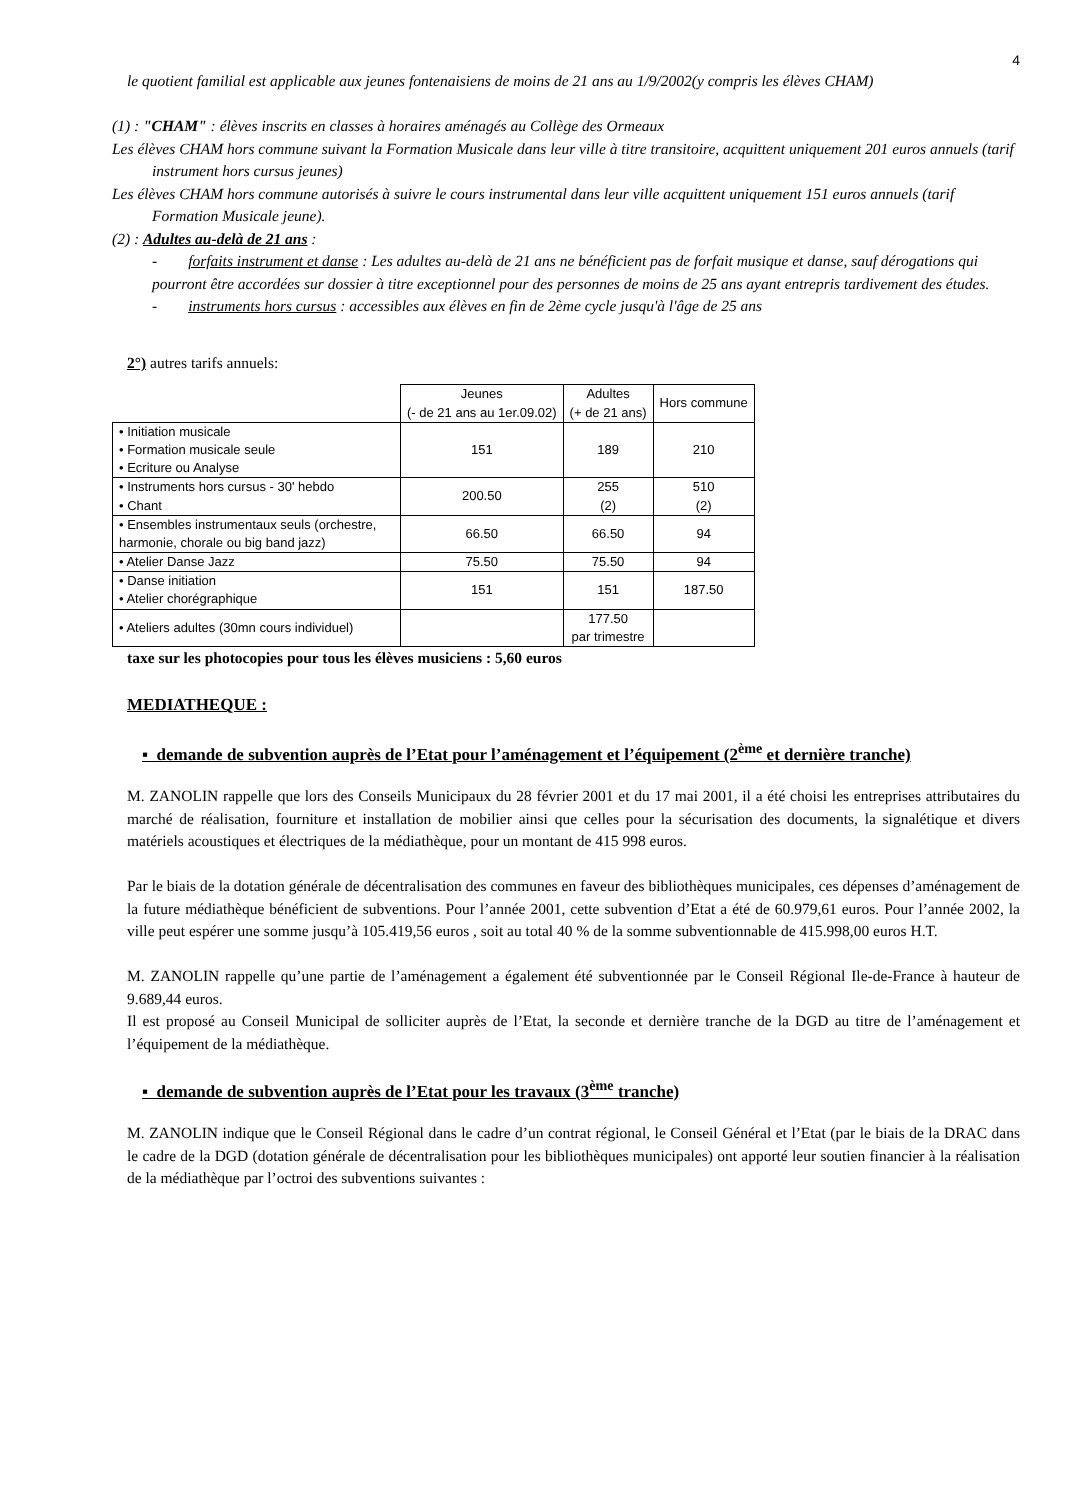4
le quotient familial est applicable aux jeunes fontenaisiens de moins de 21 ans au 1/9/2002(y compris les élèves CHAM)
(1) : "CHAM" : élèves inscrits en classes à horaires aménagés au Collège des Ormeaux
Les élèves CHAM hors commune suivant la Formation Musicale dans leur ville à titre transitoire, acquittent uniquement 201 euros annuels (tarif instrument hors cursus jeunes)
Les élèves CHAM hors commune autorisés à suivre le cours instrumental dans leur ville acquittent uniquement 151 euros annuels (tarif Formation Musicale jeune).
(2) : Adultes au-delà de 21 ans :
- forfaits instrument et danse : Les adultes au-delà de 21 ans ne bénéficient pas de forfait musique et danse, sauf dérogations qui pourront être accordées sur dossier à titre exceptionnel pour des personnes de moins de 25 ans ayant entrepris tardivement des études.
- instruments hors cursus : accessibles aux élèves en fin de 2ème cycle jusqu'à l'âge de 25 ans
2°) autres tarifs annuels:
| | Jeunes (- de 21 ans au 1er.09.02) | Adultes (+ de 21 ans) | Hors commune |
| --- | --- | --- | --- |
| • Initiation musicale • Formation musicale seule • Ecriture ou Analyse | 151 | 189 | 210 |
| • Instruments hors cursus - 30' hebdo • Chant | 200.50 | 255 (2) | 510 (2) |
| • Ensembles instrumentaux seuls (orchestre, harmonie, chorale ou big band jazz) | 66.50 | 66.50 | 94 |
| • Atelier Danse Jazz | 75.50 | 75.50 | 94 |
| • Danse initiation • Atelier chorégraphique | 151 | 151 | 187.50 |
| • Ateliers adultes (30mn cours individuel) | | 177.50 par trimestre | |
taxe sur les photocopies pour tous les élèves musiciens : 5,60 euros
MEDIATHEQUE :
▪ demande de subvention auprès de l’Etat pour l’aménagement et l’équipement (2<sup>ème</sup> et dernière tranche)
M. ZANOLIN rappelle que lors des Conseils Municipaux du 28 février 2001 et du 17 mai 2001, il a été choisi les entreprises attributaires du marché de réalisation, fourniture et installation de mobilier ainsi que celles pour la sécurisation des documents, la signalétique et divers matériels acoustiques et électriques de la médiathèque, pour un montant de 415 998 euros.
Par le biais de la dotation générale de décentralisation des communes en faveur des bibliothèques municipales, ces dépenses d’aménagement de la future médiathèque bénéficient de subventions. Pour l’année 2001, cette subvention d’Etat a été de 60.979,61 euros. Pour l’année 2002, la ville peut espérer une somme jusqu’à 105.419,56 euros , soit au total 40 % de la somme subventionnable de 415.998,00 euros H.T.
M. ZANOLIN rappelle qu’une partie de l’aménagement a également été subventionnée par le Conseil Régional Ile-de-France à hauteur de 9.689,44 euros.
Il est proposé au Conseil Municipal de solliciter auprès de l’Etat, la seconde et dernière tranche de la DGD au titre de l’aménagement et l’équipement de la médiathèque.
▪ demande de subvention auprès de l’Etat pour les travaux (3<sup>ème</sup> tranche)
M. ZANOLIN indique que le Conseil Régional dans le cadre d’un contrat régional, le Conseil Général et l’Etat (par le biais de la DRAC dans le cadre de la DGD (dotation générale de décentralisation pour les bibliothèques municipales) ont apporté leur soutien financier à la réalisation de la médiathèque par l’octroi des subventions suivantes :